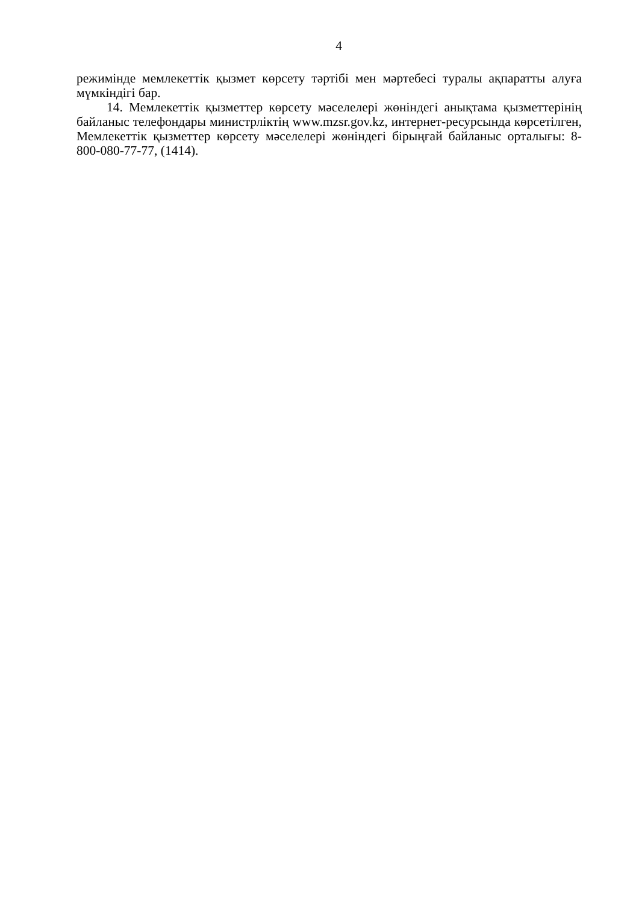4
режимінде мемлекеттік қызмет көрсету тәртібі мен мәртебесі туралы ақпаратты алуға мүмкіндігі бар.
14. Мемлекеттік қызметтер көрсету мәселелері жөніндегі анықтама қызметтерінің байланыс телефондары министрліктің www.mzsr.gov.kz, интернет-ресурсында көрсетілген, Мемлекеттік қызметтер көрсету мәселелері жөніндегі бірыңғай байланыс орталығы: 8-800-080-77-77, (1414).